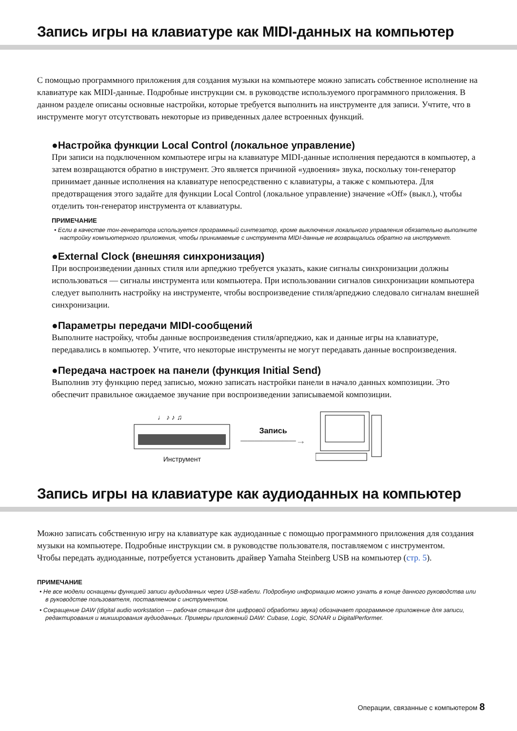Запись игры на клавиатуре как MIDI-данных на компьютер
С помощью программного приложения для создания музыки на компьютере можно записать собственное исполнение на клавиатуре как MIDI-данные. Подробные инструкции см. в руководстве используемого программного приложения. В данном разделе описаны основные настройки, которые требуется выполнить на инструменте для записи. Учтите, что в инструменте могут отсутствовать некоторые из приведенных далее встроенных функций.
●Настройка функции Local Control (локальное управление)
При записи на подключенном компьютере игры на клавиатуре MIDI-данные исполнения передаются в компьютер, а затем возвращаются обратно в инструмент. Это является причиной «удвоения» звука, поскольку тон-генератор принимает данные исполнения на клавиатуре непосредственно с клавиатуры, а также с компьютера. Для предотвращения этого задайте для функции Local Control (локальное управление) значение «Off» (выкл.), чтобы отделить тон-генератор инструмента от клавиатуры.
ПРИМЕЧАНИЕ
• Если в качестве тон-генератора используется программный синтезатор, кроме выключения локального управления обязательно выполните настройку компьютерного приложения, чтобы принимаемые с инструмента MIDI-данные не возвращались обратно на инструмент.
●External Clock (внешняя синхронизация)
При воспроизведении данных стиля или арпеджио требуется указать, какие сигналы синхронизации должны использоваться — сигналы инструмента или компьютера. При использовании сигналов синхронизации компьютера следует выполнить настройку на инструменте, чтобы воспроизведение стиля/арпеджио следовало сигналам внешней синхронизации.
●Параметры передачи MIDI-сообщений
Выполните настройку, чтобы данные воспроизведения стиля/арпеджио, как и данные игры на клавиатуре, передавались в компьютер. Учтите, что некоторые инструменты не могут передавать данные воспроизведения.
●Передача настроек на панели (функция Initial Send)
Выполнив эту функцию перед записью, можно записать настройки панели в начало данных композиции. Это обеспечит правильное ожидаемое звучание при воспроизведении записываемой композиции.
♩ ♪ ♪ ♫
Инструмент
Запись
────────→
Запись игры на клавиатуре как аудиоданных на компьютер
Можно записать собственную игру на клавиатуре как аудиоданные с помощью программного приложения для создания музыки на компьютере. Подробные инструкции см. в руководстве пользователя, поставляемом с инструментом.
Чтобы передать аудиоданные, потребуется установить драйвер Yamaha Steinberg USB на компьютер (стр. 5).
ПРИМЕЧАНИЕ
• Не все модели оснащены функцией записи аудиоданных через USB-кабели. Подробную информацию можно узнать в конце данного руководства или в руководстве пользователя, поставляемом с инструментом.
• Сокращение DAW (digital audio workstation — рабочая станция для цифровой обработки звука) обозначает программное приложение для записи, редактирования и микширования аудиоданных. Примеры приложений DAW: Cubase, Logic, SONAR и DigitalPerformer.
Операции, связанные с компьютером 8